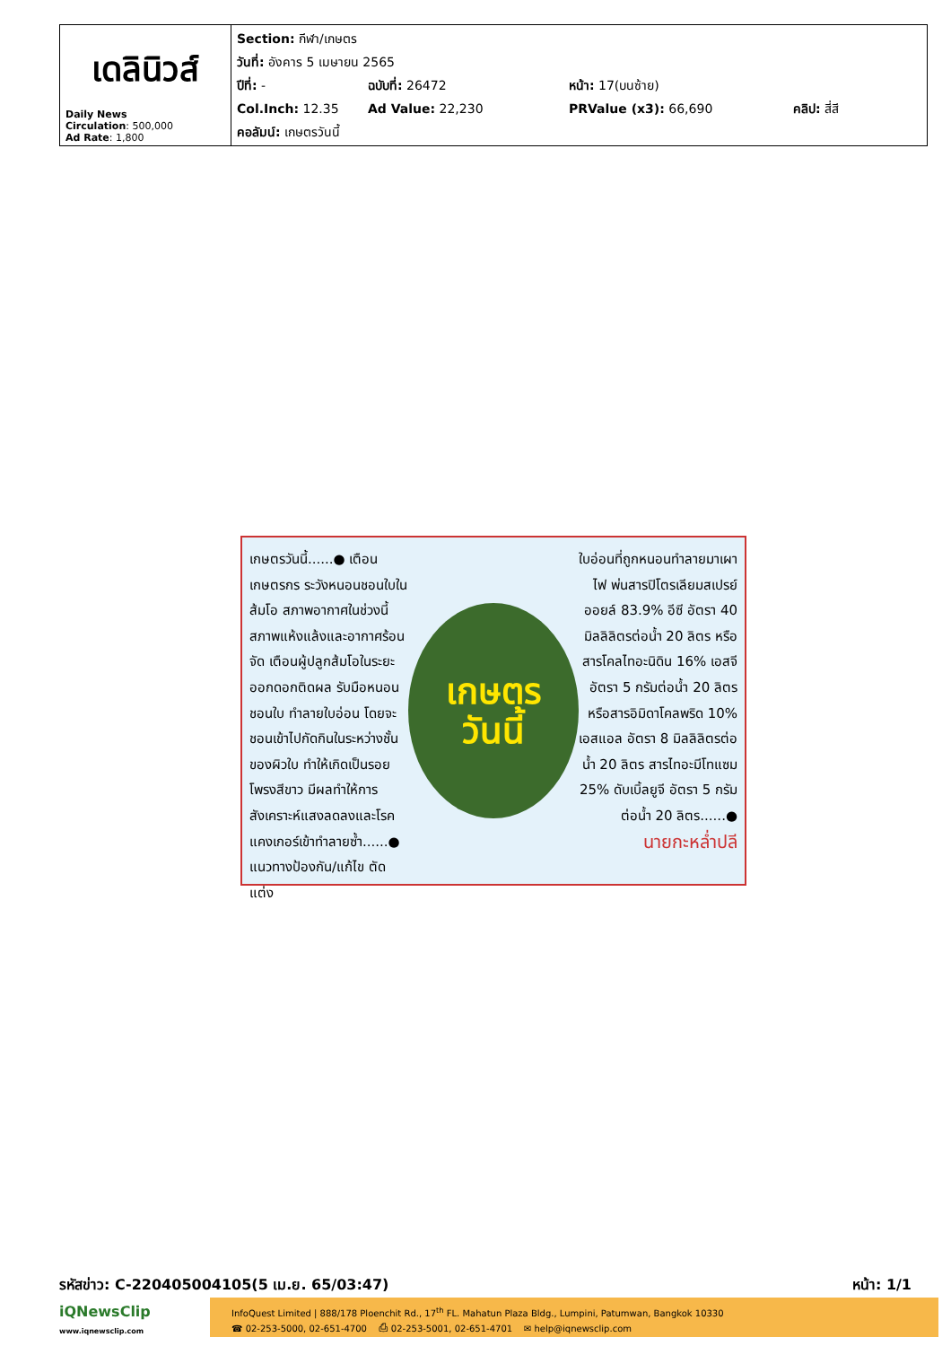| เดลินิวส์ Daily News Circulation : 500,000 Ad Rate : 1,800 | Section: กีฬา/เกษตร วันที่: อังคาร 5 เมษายน 2565 ปีที่: - ฉบับที่: 26472 หน้า: 17(บนซ้าย) Col.Inch: 12.35 Ad Value: 22,230 PRValue (x3): 66,690 คลิป: สี่สี คอลัมน์: เกษตรวันนี้ |
เกษตรวันนี้......● เตือนเกษตรกร ระวังหนอนชอนใบในส้มโอ สภาพอากาศในช่วงนี้สภาพแห้งแล้งและอากาศร้อนจัด เตือนผู้ปลูกส้มโอในระยะ ออกดอกติดผล รับมือหนอนชอนใบ ทำลายใบอ่อน โดยจะชอนเข้าไปกัดกินในระหว่างชั้นของผิวใบ ทำให้เกิดเป็นรอยโพรงสีขาว มีผลทำให้การสังเคราะห์แสงลดลงและโรคแคงเกอร์เข้าทำลายซ้ำ......● แนวทางป้องกัน/แก้ไข ตัดแต่ง
เกษตร
วันนี้
ใบอ่อนที่ถูกหนอนทำลายมาเผาไฟ พ่นสารปิโตรเลียมสเปรย์ออยล์ 83.9% อีซี อัตรา 40 มิลลิลิตรต่อน้ำ 20 ลิตร หรือสารโคลไทอะนิดิน 16% เอสจี อัตรา 5 กรัมต่อน้ำ 20 ลิตร หรือสารอิมิดาโคลพริด 10% เอสแอล อัตรา 8 มิลลิลิตรต่อน้ำ 20 ลิตร สารไทอะมีโทแซม 25% ดับเบิ้ลยูจี อัตรา 5 กรัมต่อน้ำ 20 ลิตร......●
นายกะหล่ำปลี
รหัสข่าว: C-220405004105(5 เม.ย. 65/03:47) หน้า: 1/1
iQNewsClip
www.iqnewsclip.com
InfoQuest Limited | 888/178 Ploenchit Rd., 17<sup>th</sup> FL. Mahatun Plaza Bldg., Lumpini, Patumwan, Bangkok 10330
☎ 02-253-5000, 02-651-4700 ⎙ 02-253-5001, 02-651-4701 ✉ help@iqnewsclip.com